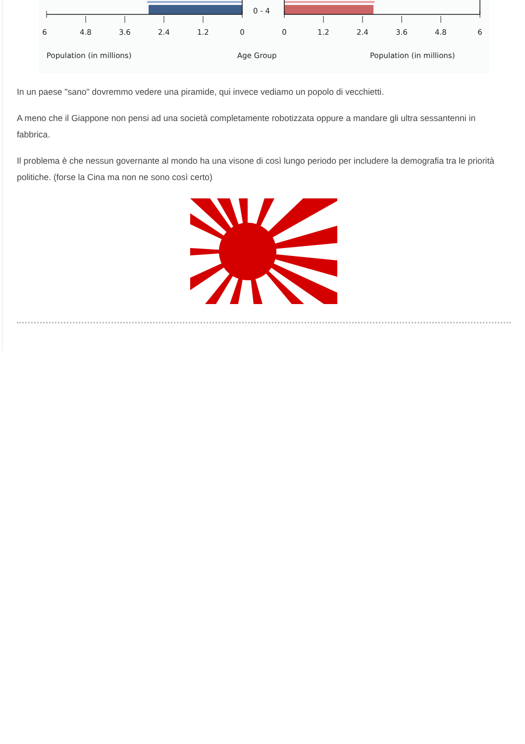0 - 4
6
4.8
3.6
2.4
1.2
0
0
1.2
2.4
3.6
4.8
6
Population (in millions)
Age Group
Population (in millions)
In un paese "sano" dovremmo vedere una piramide, qui invece vediamo un popolo di vecchietti.
A meno che il Giappone non pensi ad una società completamente robotizzata oppure a mandare gli ultra sessantenni in fabbrica.
Il problema è che nessun governante al mondo ha una visone di così lungo periodo per includere la demografia tra le priorità politiche. (forse la Cina ma non ne sono così certo)